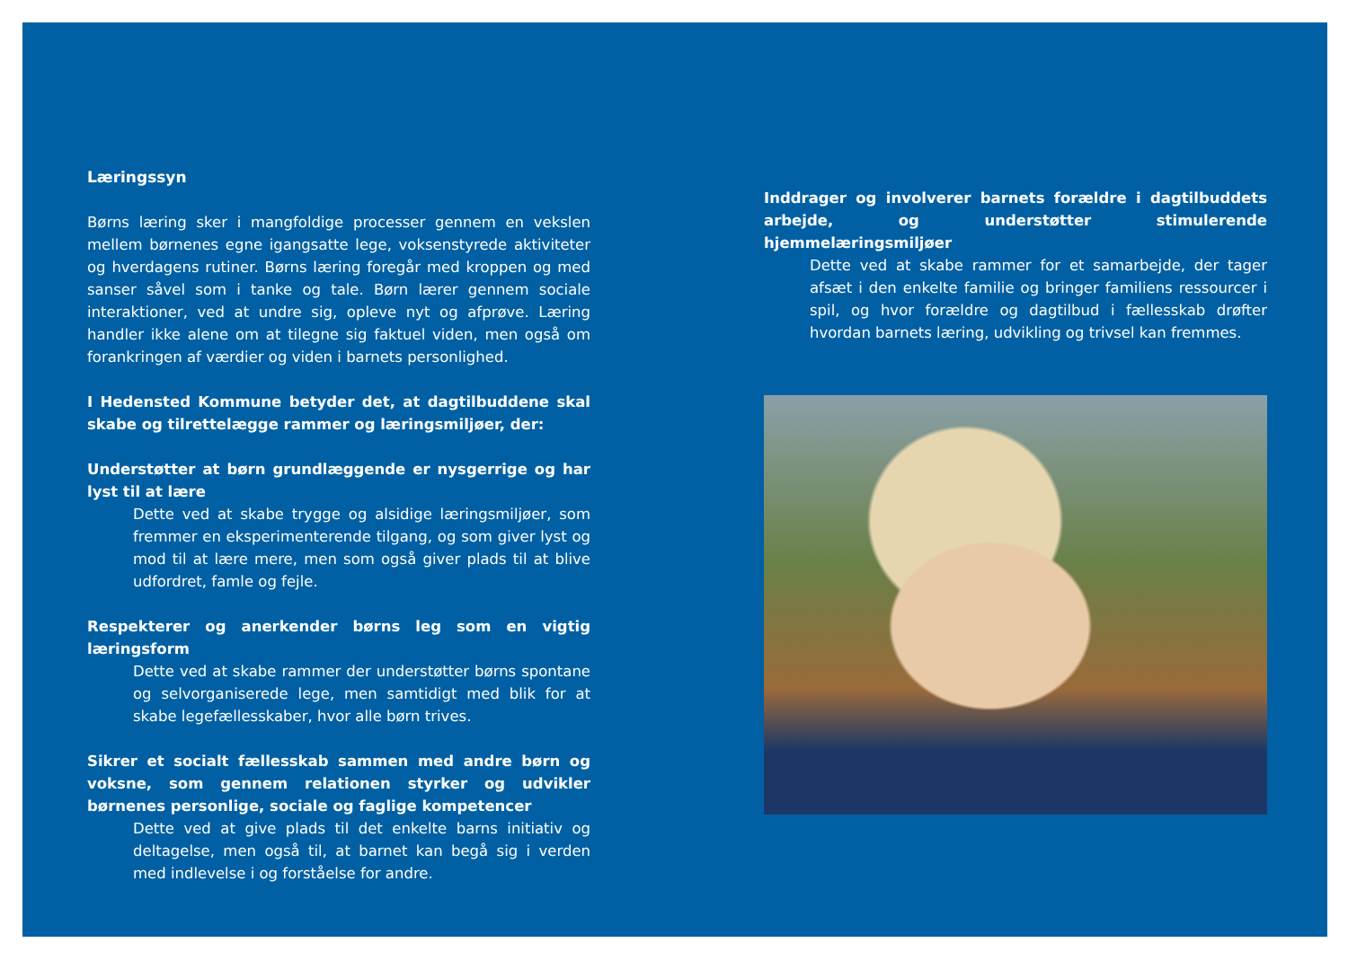Læringssyn
Børns læring sker i mangfoldige processer gennem en vekslen mellem børnenes egne igangsatte lege, voksenstyrede aktiviteter og hverdagens rutiner. Børns læring foregår med kroppen og med sanser såvel som i tanke og tale. Børn lærer gennem sociale interaktioner, ved at undre sig, opleve nyt og afprøve. Læring handler ikke alene om at tilegne sig faktuel viden, men også om forankringen af værdier og viden i barnets personlighed.
I Hedensted Kommune betyder det, at dagtilbuddene skal skabe og tilrettelægge rammer og læringsmiljøer, der:
Understøtter at børn grundlæggende er nysgerrige og har lyst til at lære
Dette ved at skabe trygge og alsidige læringsmiljøer, som fremmer en eksperimenterende tilgang, og som giver lyst og mod til at lære mere, men som også giver plads til at blive udfordret, famle og fejle.
Respekterer og anerkender børns leg som en vigtig læringsform
Dette ved at skabe rammer der understøtter børns spontane og selvorganiserede lege, men samtidigt med blik for at skabe legefællesskaber, hvor alle børn trives.
Sikrer et socialt fællesskab sammen med andre børn og voksne, som gennem relationen styrker og udvikler børnenes personlige, sociale og faglige kompetencer
Dette ved at give plads til det enkelte barns initiativ og deltagelse, men også til, at barnet kan begå sig i verden med indlevelse i og forståelse for andre.
Inddrager og involverer barnets forældre i dagtilbuddets arbejde, og understøtter stimulerende hjemmelæringsmiljøer
Dette ved at skabe rammer for et samarbejde, der tager afsæt i den enkelte familie og bringer familiens ressourcer i spil, og hvor forældre og dagtilbud i fællesskab drøfter hvordan barnets læring, udvikling og trivsel kan fremmes.